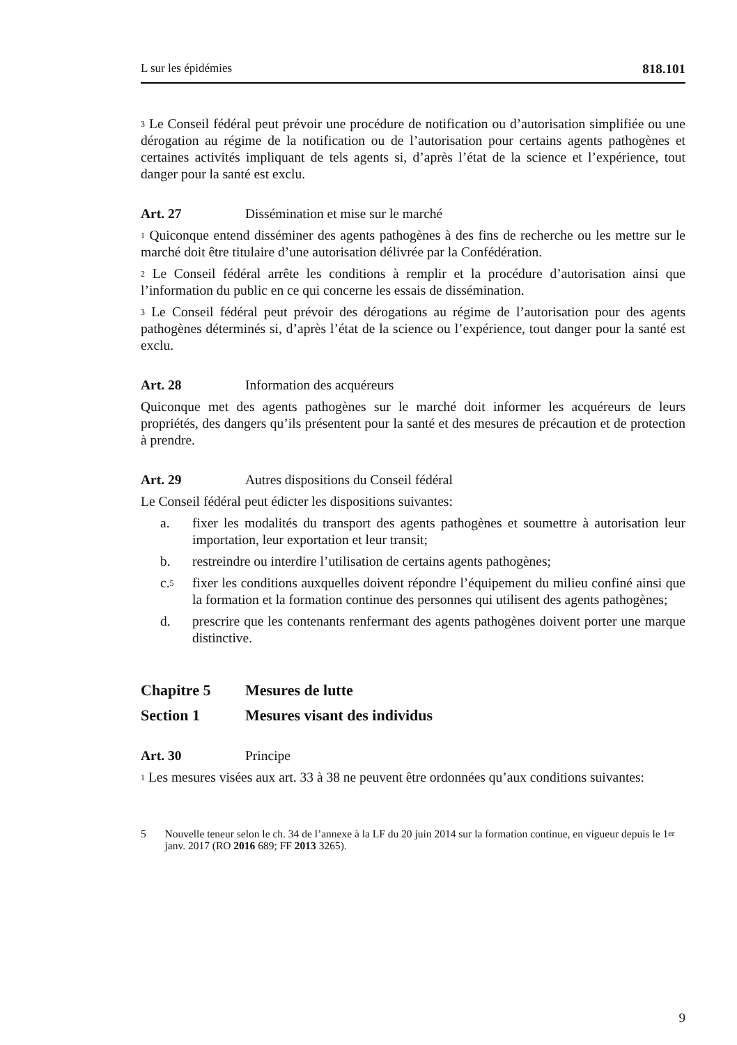L sur les épidémies 818.101
<sup>3</sup> Le Conseil fédéral peut prévoir une procédure de notification ou d’autorisation simplifiée ou une dérogation au régime de la notification ou de l’autorisation pour certains agents pathogènes et certaines activités impliquant de tels agents si, d’après l’état de la science et l’expérience, tout danger pour la santé est exclu.
Art. 27 Dissémination et mise sur le marché
<sup>1</sup> Quiconque entend disséminer des agents pathogènes à des fins de recherche ou les mettre sur le marché doit être titulaire d’une autorisation délivrée par la Confédéra­tion.
<sup>2</sup> Le Conseil fédéral arrête les conditions à remplir et la procédure d’autorisation ainsi que l’information du public en ce qui concerne les essais de dissémination.
<sup>3</sup> Le Conseil fédéral peut prévoir des dérogations au régime de l’autorisation pour des agents pathogènes déterminés si, d’après l’état de la science ou l’expérience, tout danger pour la santé est exclu.
Art. 28 Information des acquéreurs
Quiconque met des agents pathogènes sur le marché doit informer les acquéreurs de leurs propriétés, des dangers qu’ils présentent pour la santé et des mesures de pré­caution et de protection à prendre.
Art. 29 Autres dispositions du Conseil fédéral
Le Conseil fédéral peut édicter les dispositions suivantes:
a. fixer les modalités du transport des agents pathogènes et soumettre à autori­sation leur importation, leur exportation et leur transit;
b. restreindre ou interdire l’utilisation de certains agents pathogènes;
c.<sup>5</sup> fixer les conditions auxquelles doivent répondre l’équipement du milieu con­finé ainsi que la formation et la formation continue des personnes qui utili­sent des agents pathogènes;
d. prescrire que les contenants renfermant des agents pathogènes doivent porter une marque distinctive.
Chapitre 5 Mesures de lutte
Section 1 Mesures visant des individus
Art. 30 Principe
<sup>1</sup> Les mesures visées aux art. 33 à 38 ne peuvent être ordonnées qu’aux conditions suivantes:
5 Nouvelle teneur selon le ch. 34 de l’annexe à la LF du 20 juin 2014 sur la formation continue, en vigueur depuis le 1<sup>er</sup> janv. 2017 (RO 2016 689; FF 2013 3265).
9